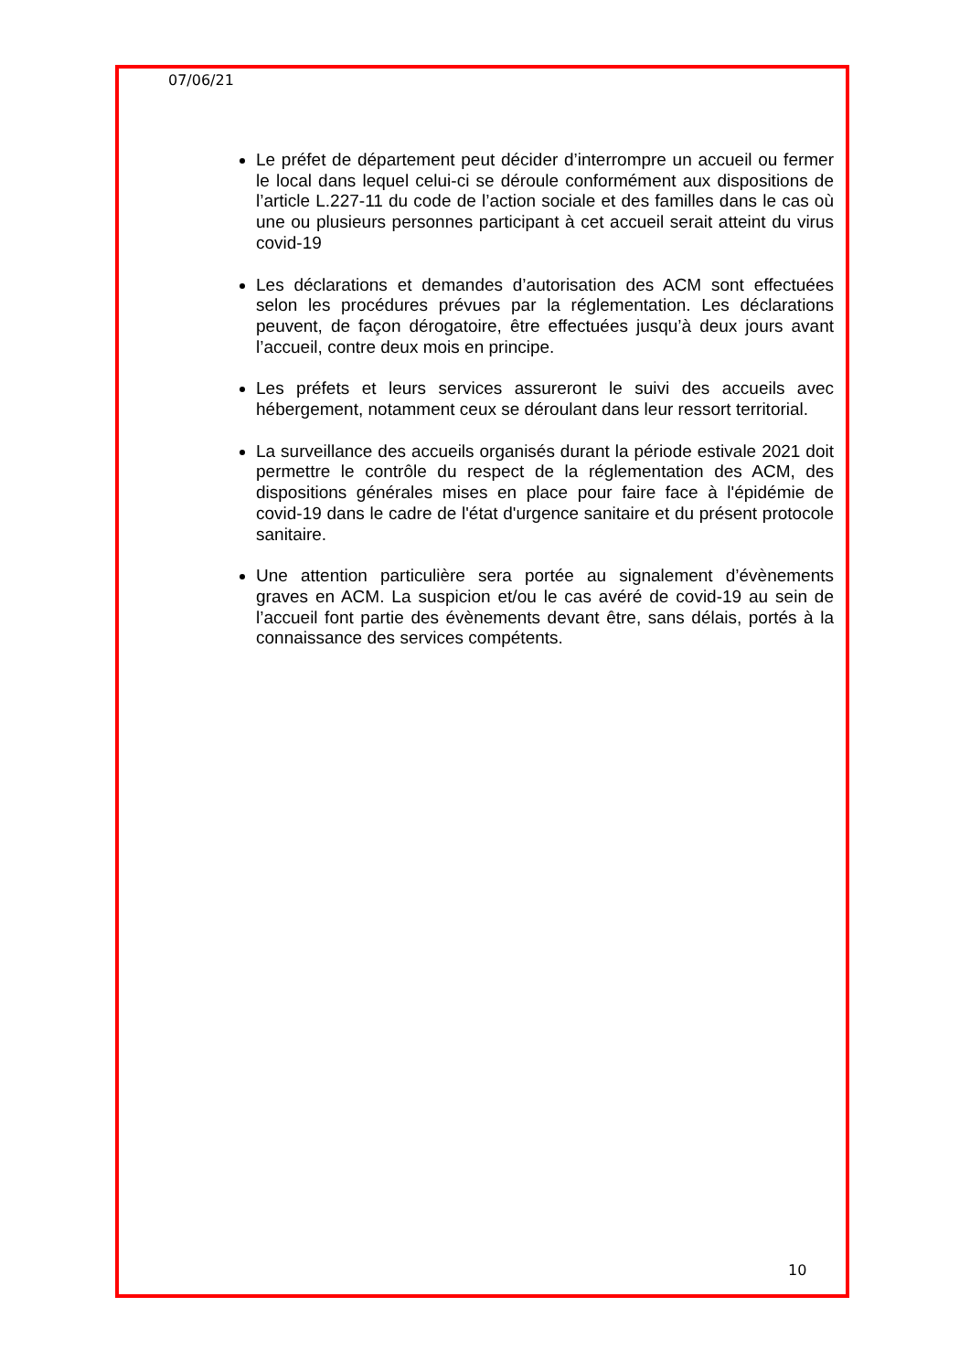07/06/21
Le préfet de département peut décider d’interrompre un accueil ou fermer le local dans lequel celui-ci se déroule conformément aux dispositions de l’article L.227-11 du code de l’action sociale et des familles dans le cas où une ou plusieurs personnes participant à cet accueil serait atteint du virus covid-19
Les déclarations et demandes d’autorisation des ACM sont effectuées selon les procédures prévues par la réglementation. Les déclarations peuvent, de façon dérogatoire, être effectuées jusqu’à deux jours avant l’accueil, contre deux mois en principe.
Les préfets et leurs services assureront le suivi des accueils avec hébergement, notamment ceux se déroulant dans leur ressort territorial.
La surveillance des accueils organisés durant la période estivale 2021 doit permettre le contrôle du respect de la réglementation des ACM, des dispositions générales mises en place pour faire face à l'épidémie de covid-19 dans le cadre de l'état d'urgence sanitaire et du présent protocole sanitaire.
Une attention particulière sera portée au signalement d’évènements graves en ACM. La suspicion et/ou le cas avéré de covid-19 au sein de l’accueil font partie des évènements devant être, sans délais, portés à la connaissance des services compétents.
10